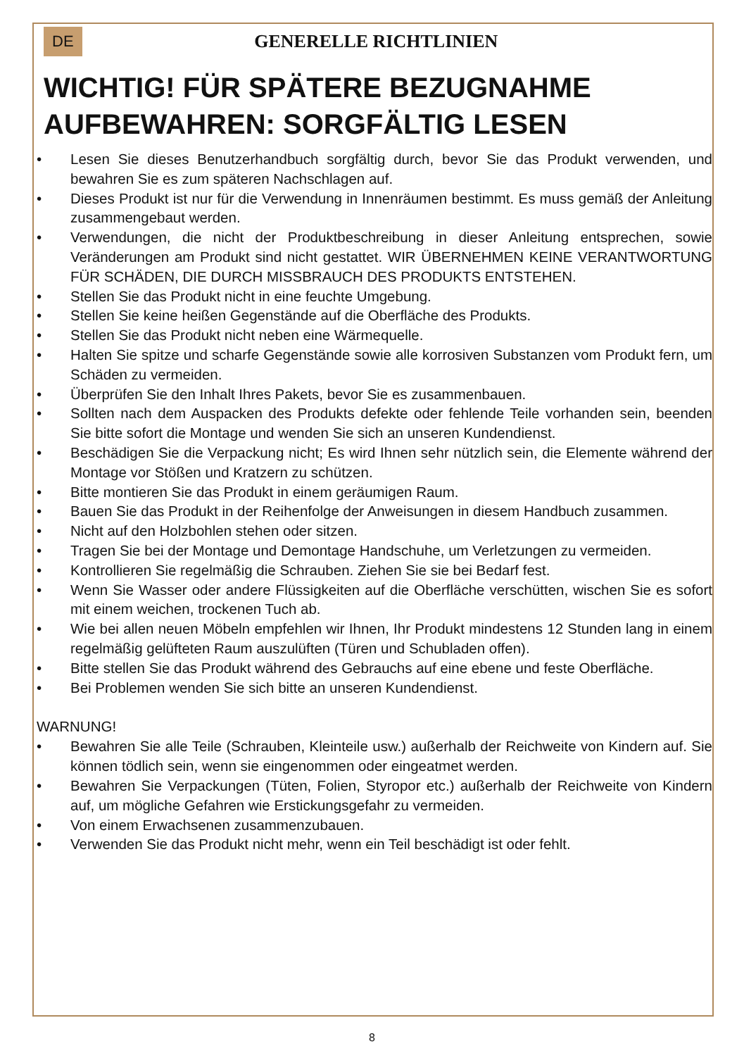DE GENERELLE RICHTLINIEN
WICHTIG! FÜR SPÄTERE BEZUGNAHME AUFBEWAHREN: SORGFÄLTIG LESEN
• Lesen Sie dieses Benutzerhandbuch sorgfältig durch, bevor Sie das Produkt verwenden, und bewahren Sie es zum späteren Nachschlagen auf.
• Dieses Produkt ist nur für die Verwendung in Innenräumen bestimmt. Es muss gemäß der Anleitung zusammengebaut werden.
• Verwendungen, die nicht der Produktbeschreibung in dieser Anleitung entsprechen, sowie Veränderungen am Produkt sind nicht gestattet. WIR ÜBERNEHMEN KEINE VERANTWORTUNG FÜR SCHÄDEN, DIE DURCH MISSBRAUCH DES PRODUKTS ENTSTEHEN.
• Stellen Sie das Produkt nicht in eine feuchte Umgebung.
• Stellen Sie keine heißen Gegenstände auf die Oberfläche des Produkts.
• Stellen Sie das Produkt nicht neben eine Wärmequelle.
• Halten Sie spitze und scharfe Gegenstände sowie alle korrosiven Substanzen vom Produkt fern, um Schäden zu vermeiden.
• Überprüfen Sie den Inhalt Ihres Pakets, bevor Sie es zusammenbauen.
• Sollten nach dem Auspacken des Produkts defekte oder fehlende Teile vorhanden sein, beenden Sie bitte sofort die Montage und wenden Sie sich an unseren Kundendienst.
• Beschädigen Sie die Verpackung nicht; Es wird Ihnen sehr nützlich sein, die Elemente während der Montage vor Stößen und Kratzern zu schützen.
• Bitte montieren Sie das Produkt in einem geräumigen Raum.
• Bauen Sie das Produkt in der Reihenfolge der Anweisungen in diesem Handbuch zusammen.
• Nicht auf den Holzbohlen stehen oder sitzen.
• Tragen Sie bei der Montage und Demontage Handschuhe, um Verletzungen zu vermeiden.
• Kontrollieren Sie regelmäßig die Schrauben. Ziehen Sie sie bei Bedarf fest.
• Wenn Sie Wasser oder andere Flüssigkeiten auf die Oberfläche verschütten, wischen Sie es sofort mit einem weichen, trockenen Tuch ab.
• Wie bei allen neuen Möbeln empfehlen wir Ihnen, Ihr Produkt mindestens 12 Stunden lang in einem regelmäßig gelüfteten Raum auszulüften (Türen und Schubladen offen).
• Bitte stellen Sie das Produkt während des Gebrauchs auf eine ebene und feste Oberfläche.
• Bei Problemen wenden Sie sich bitte an unseren Kundendienst.
WARNUNG!
• Bewahren Sie alle Teile (Schrauben, Kleinteile usw.) außerhalb der Reichweite von Kindern auf. Sie können tödlich sein, wenn sie eingenommen oder eingeatmet werden.
• Bewahren Sie Verpackungen (Tüten, Folien, Styropor etc.) außerhalb der Reichweite von Kindern auf, um mögliche Gefahren wie Erstickungsgefahr zu vermeiden.
• Von einem Erwachsenen zusammenzubauen.
• Verwenden Sie das Produkt nicht mehr, wenn ein Teil beschädigt ist oder fehlt.
8